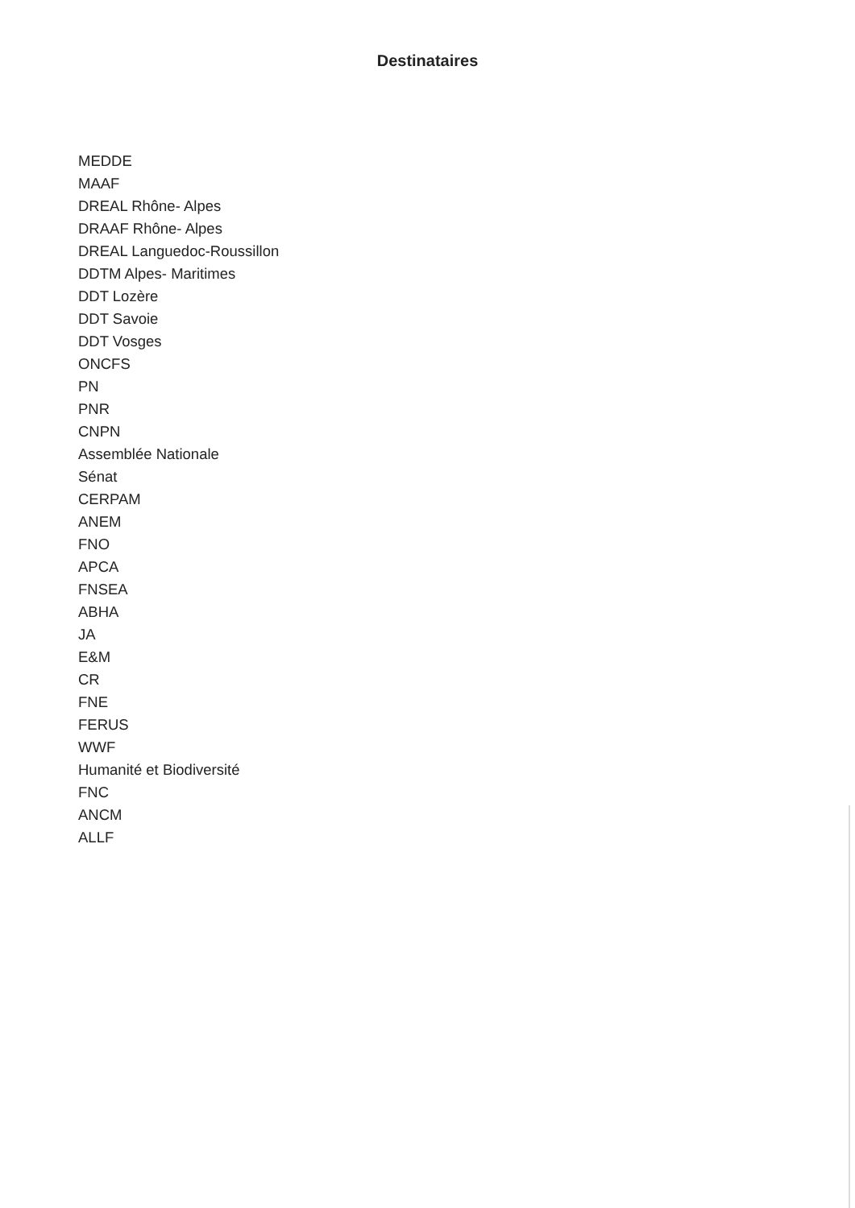Destinataires
MEDDE
MAAF
DREAL Rhône- Alpes
DRAAF Rhône- Alpes
DREAL Languedoc-Roussillon
DDTM Alpes- Maritimes
DDT Lozère
DDT Savoie
DDT Vosges
ONCFS
PN
PNR
CNPN
Assemblée Nationale
Sénat
CERPAM
ANEM
FNO
APCA
FNSEA
ABHA
JA
E&M
CR
FNE
FERUS
WWF
Humanité et Biodiversité
FNC
ANCM
ALLF